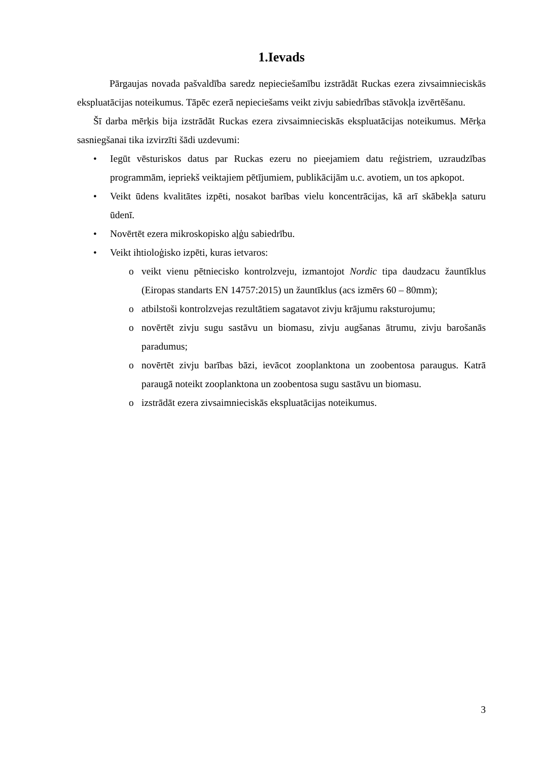1.Ievads
Pārgaujas novada pašvaldība saredz nepieciešamību izstrādāt Ruckas ezera zivsaimnieciskās ekspluatācijas noteikumus. Tāpēc ezerā nepieciešams veikt zivju sabiedrības stāvokļa izvērtēšanu.
Šī darba mērķis bija izstrādāt Ruckas ezera zivsaimnieciskās ekspluatācijas noteikumus. Mērķa sasniegšanai tika izvirzīti šādi uzdevumi:
• Iegūt vēsturiskos datus par Ruckas ezeru no pieejamiem datu reģistriem, uzraudzības programmām, iepriekš veiktajiem pētījumiem, publikācijām u.c. avotiem, un tos apkopot.
• Veikt ūdens kvalitātes izpēti, nosakot barības vielu koncentrācijas, kā arī skābekļa saturu ūdenī.
• Novērtēt ezera mikroskopisko aļģu sabiedrību.
• Veikt ihtioloģisko izpēti, kuras ietvaros:
o veikt vienu pētniecisko kontrolzveju, izmantojot Nordic tipa daudzacu žauntīklus (Eiropas standarts EN 14757:2015) un žauntīklus (acs izmērs 60 – 80mm);
o atbilstoši kontrolzvejas rezultātiem sagatavot zivju krājumu raksturojumu;
o novērtēt zivju sugu sastāvu un biomasu, zivju augšanas ātrumu, zivju barošanās paradumus;
o novērtēt zivju barības bāzi, ievācot zooplanktona un zoobentosa paraugus. Katrā paraugā noteikt zooplanktona un zoobentosa sugu sastāvu un biomasu.
o izstrādāt ezera zivsaimnieciskās ekspluatācijas noteikumus.
3